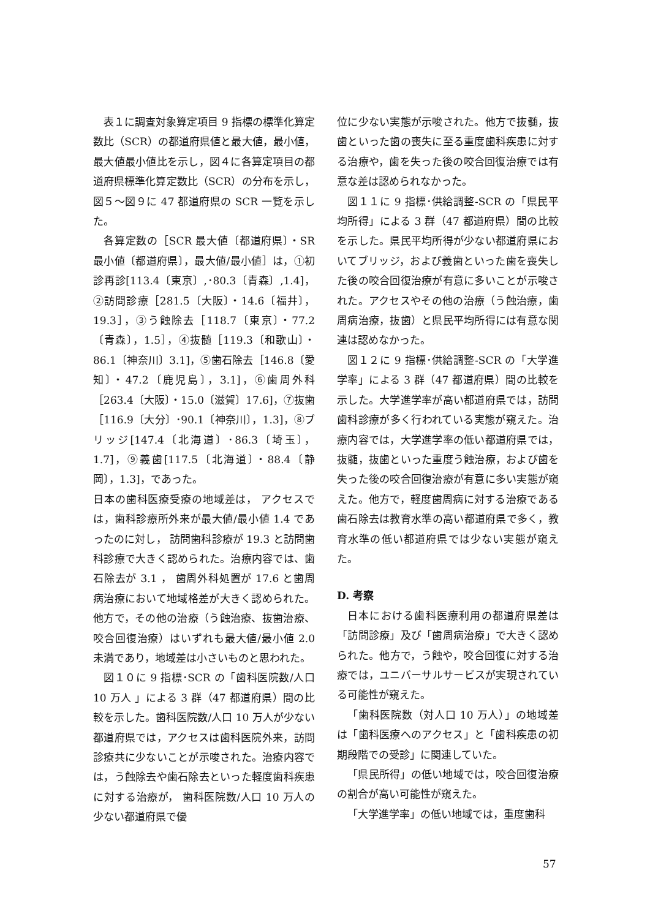表１に調査対象算定項目 9 指標の標準化算定数比（SCR）の都道府県値と最大値，最小値，最大値最小値比を示し，図４に各算定項目の都道府県標準化算定数比（SCR）の分布を示し，図５～図９に 47 都道府県の SCR 一覧を示した。
各算定数の［SCR 最大値〔都道府県〕・SR 最小値〔都道府県〕，最大値/最小値］は，①初診再診[113.4〔東京〕,･80.3〔青森〕,1.4]，②訪問診療［281.5〔大阪〕・14.6〔福井〕，19.3］，③う蝕除去［118.7〔東京〕・77.2〔青森〕，1.5］，④抜髄［119.3〔和歌山〕・86.1〔神奈川〕3.1]，⑤歯石除去［146.8〔愛知〕・47.2〔鹿児島〕，3.1]，⑥歯周外科［263.4〔大阪〕・15.0〔滋賀〕17.6]，⑦抜歯［116.9〔大分〕･90.1〔神奈川〕，1.3]，⑧ブリッジ[147.4〔北海道〕･86.3〔埼玉〕，1.7]，⑨義歯[117.5〔北海道〕・88.4〔静岡〕，1.3]，であった。
日本の歯科医療受療の地域差は， アクセスでは，歯科診療所外来が最大値/最小値 1.4 であったのに対し， 訪問歯科診療が 19.3 と訪問歯科診療で大きく認められた。治療内容では、歯石除去が 3.1 ， 歯周外科処置が 17.6 と歯周病治療において地域格差が大きく認められた。他方で，その他の治療（う蝕治療、抜歯治療、咬合回復治療）はいずれも最大値/最小値 2.0 未満であり，地域差は小さいものと思われた。
図１０に 9 指標･SCR の「歯科医院数/人口 10 万人 」による 3 群（47 都道府県）間の比較を示した。歯科医院数/人口 10 万人が少ない都道府県では，アクセスは歯科医院外来，訪問診療共に少ないことが示唆された。治療内容では，う蝕除去や歯石除去といった軽度歯科疾患に対する治療が， 歯科医院数/人口 10 万人の少ない都道府県で優
位に少ない実態が示唆された。他方で抜髄，抜歯といった歯の喪失に至る重度歯科疾患に対する治療や，歯を失った後の咬合回復治療では有意な差は認められなかった。
図１１に 9 指標･供給調整-SCR の「県民平均所得」による 3 群（47 都道府県）間の比較を示した。県民平均所得が少ない都道府県においてブリッジ，および義歯といった歯を喪失した後の咬合回復治療が有意に多いことが示唆された。アクセスやその他の治療（う蝕治療，歯周病治療，抜歯）と県民平均所得には有意な関連は認めなかった。
図１２に 9 指標･供給調整-SCR の「大学進学率」による 3 群（47 都道府県）間の比較を示した。大学進学率が高い都道府県では，訪問歯科診療が多く行われている実態が窺えた。治療内容では，大学進学率の低い都道府県では，抜髄，抜歯といった重度う蝕治療，および歯を失った後の咬合回復治療が有意に多い実態が窺えた。他方で，軽度歯周病に対する治療である歯石除去は教育水準の高い都道府県で多く，教育水準の低い都道府県では少ない実態が窺えた。
D. 考察
日本における歯科医療利用の都道府県差は「訪問診療」及び「歯周病治療」で大きく認められた。他方で，う蝕や，咬合回復に対する治療では，ユニバーサルサービスが実現されている可能性が窺えた。
「歯科医院数（対人口 10 万人）」の地域差は「歯科医療へのアクセス」と「歯科疾患の初期段階での受診」に関連していた。
「県民所得」の低い地域では，咬合回復治療の割合が高い可能性が窺えた。
「大学進学率」の低い地域では，重度歯科
57